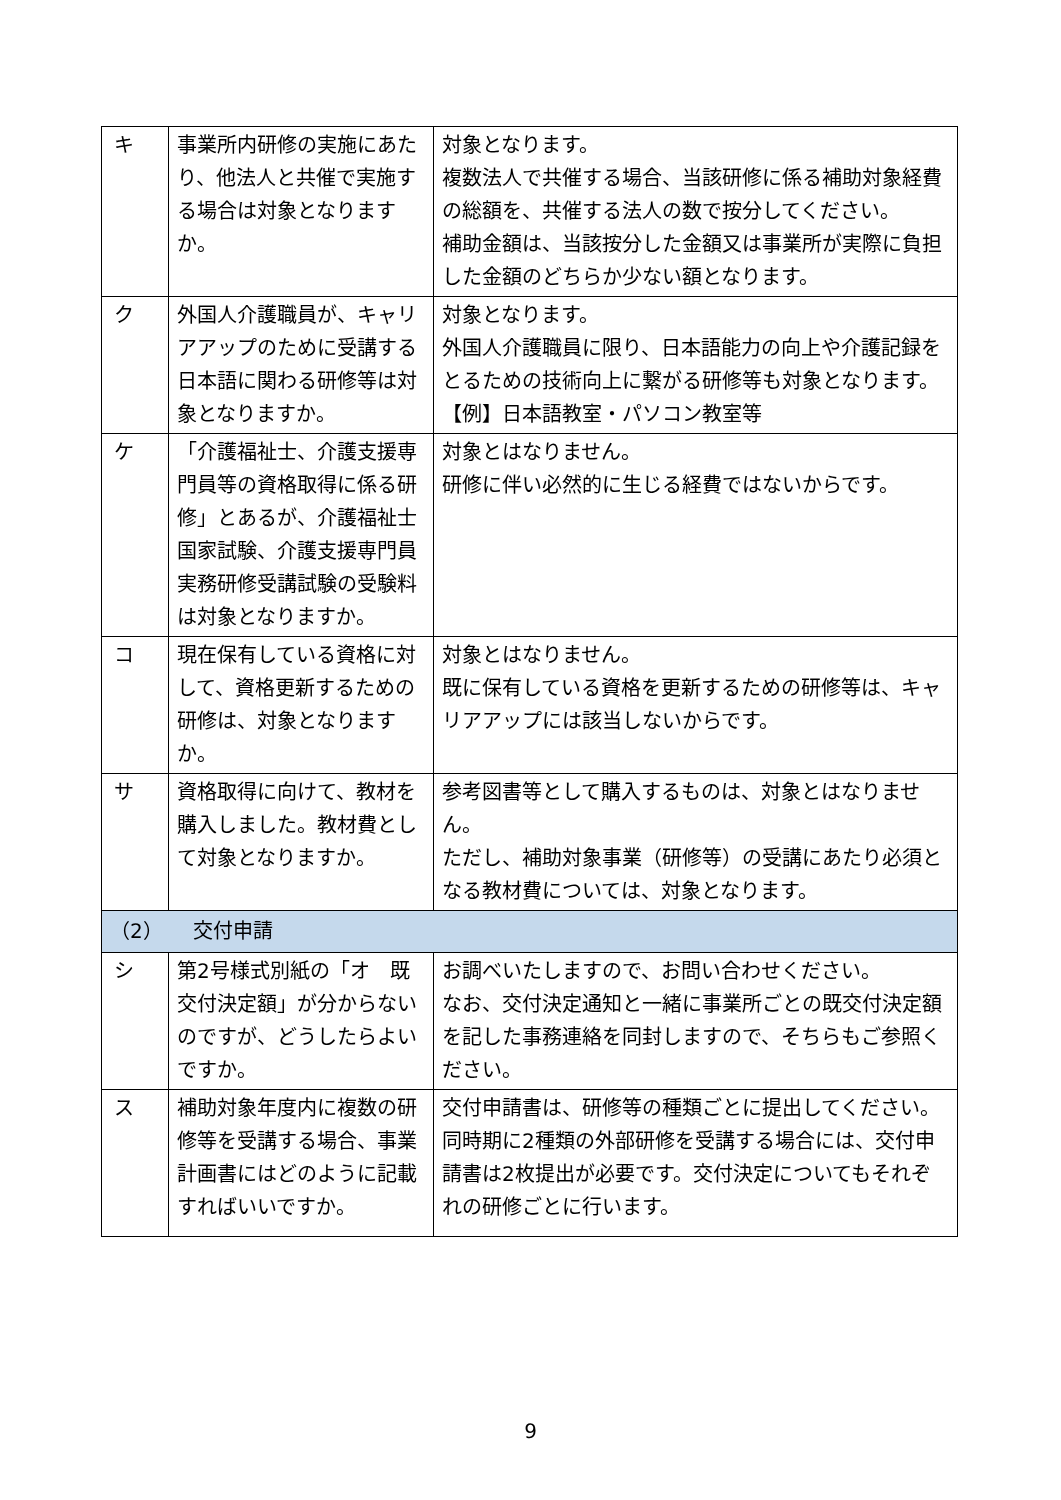| キ | 事業所内研修の実施にあたり、他法人と共催で実施する場合は対象となりますか。 | 対象となります。 複数法人で共催する場合、当該研修に係る補助対象経費の総額を、共催する法人の数で按分してください。 補助金額は、当該按分した金額又は事業所が実際に負担した金額のどちらか少ない額となります。 |
| ク | 外国人介護職員が、キャリアアップのために受講する日本語に関わる研修等は対象となりますか。 | 対象となります。 外国人介護職員に限り、日本語能力の向上や介護記録をとるための技術向上に繋がる研修等も対象となります。 【例】日本語教室・パソコン教室等 |
| ケ | 「介護福祉士、介護支援専門員等の資格取得に係る研修」とあるが、介護福祉士国家試験、介護支援専門員実務研修受講試験の受験料は対象となりますか。 | 対象とはなりません。 研修に伴い必然的に生じる経費ではないからです。 |
| コ | 現在保有している資格に対して、資格更新するための研修は、対象となりますか。 | 対象とはなりません。 既に保有している資格を更新するための研修等は、キャリアアップには該当しないからです。 |
| サ | 資格取得に向けて、教材を購入しました。教材費として対象となりますか。 | 参考図書等として購入するものは、対象とはなりません。 ただし、補助対象事業（研修等）の受講にあたり必須となる教材費については、対象となります。 |
| （2） 交付申請 | | |
| シ | 第2号様式別紙の「オ 既交付決定額」が分からないのですが、どうしたらよいですか。 | お調べいたしますので、お問い合わせください。 なお、交付決定通知と一緒に事業所ごとの既交付決定額を記した事務連絡を同封しますので、そちらもご参照ください。 |
| ス | 補助対象年度内に複数の研修等を受講する場合、事業計画書にはどのように記載すればいいですか。 | 交付申請書は、研修等の種類ごとに提出してください。 同時期に2種類の外部研修を受講する場合には、交付申請書は2枚提出が必要です。交付決定についてもそれぞれの研修ごとに行います。 |
9